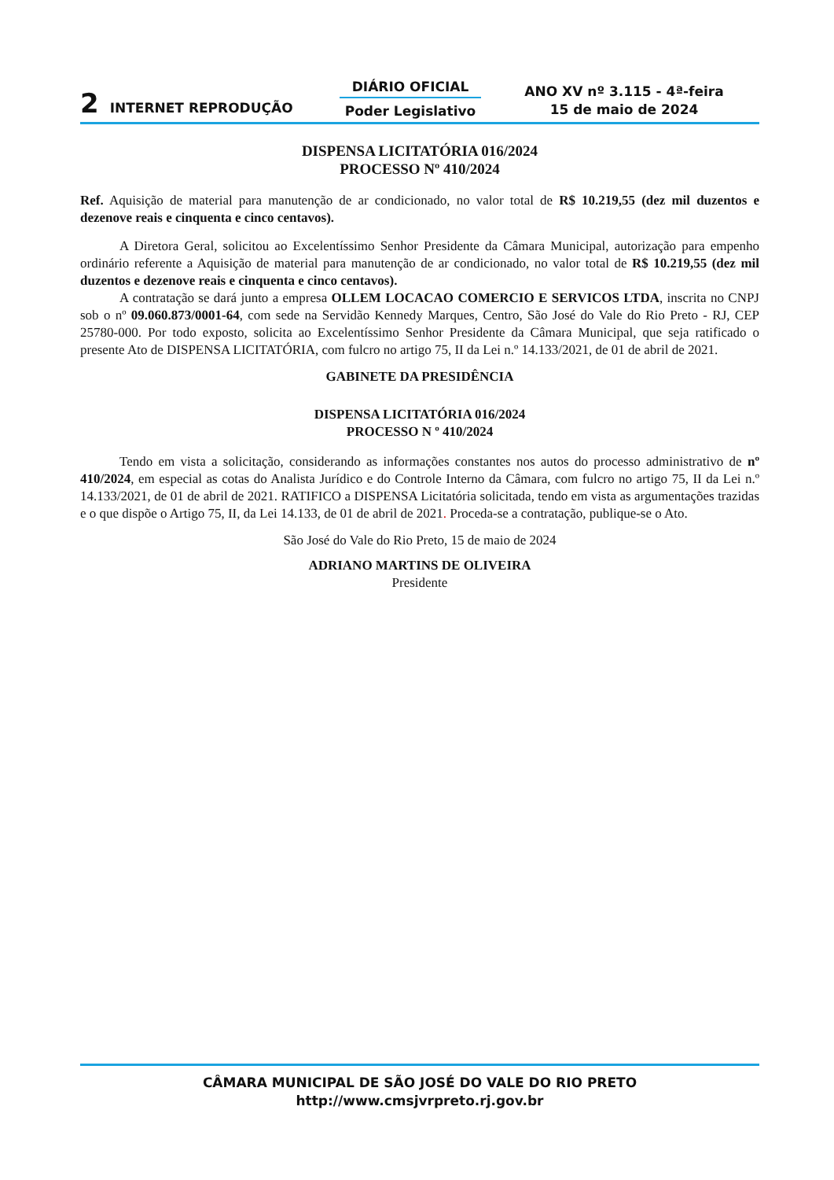2 INTERNET REPRODUÇÃO
DIÁRIO OFICIAL
Poder Legislativo
ANO XV nº 3.115 - 4ª-feira
15 de maio de 2024
DISPENSA LICITATÓRIA 016/2024
PROCESSO Nº 410/2024
Ref. Aquisição de material para manutenção de ar condicionado, no valor total de R$ 10.219,55 (dez mil duzentos e dezenove reais e cinquenta e cinco centavos).
A Diretora Geral, solicitou ao Excelentíssimo Senhor Presidente da Câmara Municipal, autorização para empenho ordinário referente a Aquisição de material para manutenção de ar condicionado, no valor total de R$ 10.219,55 (dez mil duzentos e dezenove reais e cinquenta e cinco centavos).
A contratação se dará junto a empresa OLLEM LOCACAO COMERCIO E SERVICOS LTDA, inscrita no CNPJ sob o nº 09.060.873/0001-64, com sede na Servidão Kennedy Marques, Centro, São José do Vale do Rio Preto - RJ, CEP 25780-000. Por todo exposto, solicita ao Excelentíssimo Senhor Presidente da Câmara Municipal, que seja ratificado o presente Ato de DISPENSA LICITATÓRIA, com fulcro no artigo 75, II da Lei n.º 14.133/2021, de 01 de abril de 2021.
GABINETE DA PRESIDÊNCIA
DISPENSA LICITATÓRIA 016/2024
PROCESSO N º 410/2024
Tendo em vista a solicitação, considerando as informações constantes nos autos do processo administrativo de nº 410/2024, em especial as cotas do Analista Jurídico e do Controle Interno da Câmara, com fulcro no artigo 75, II da Lei n.º 14.133/2021, de 01 de abril de 2021. RATIFICO a DISPENSA Licitatória solicitada, tendo em vista as argumentações trazidas e o que dispõe o Artigo 75, II, da Lei 14.133, de 01 de abril de 2021. Proceda-se a contratação, publique-se o Ato.
São José do Vale do Rio Preto, 15 de maio de 2024
ADRIANO MARTINS DE OLIVEIRA
Presidente
CÂMARA MUNICIPAL DE SÃO JOSÉ DO VALE DO RIO PRETO
http://www.cmsjvrpreto.rj.gov.br